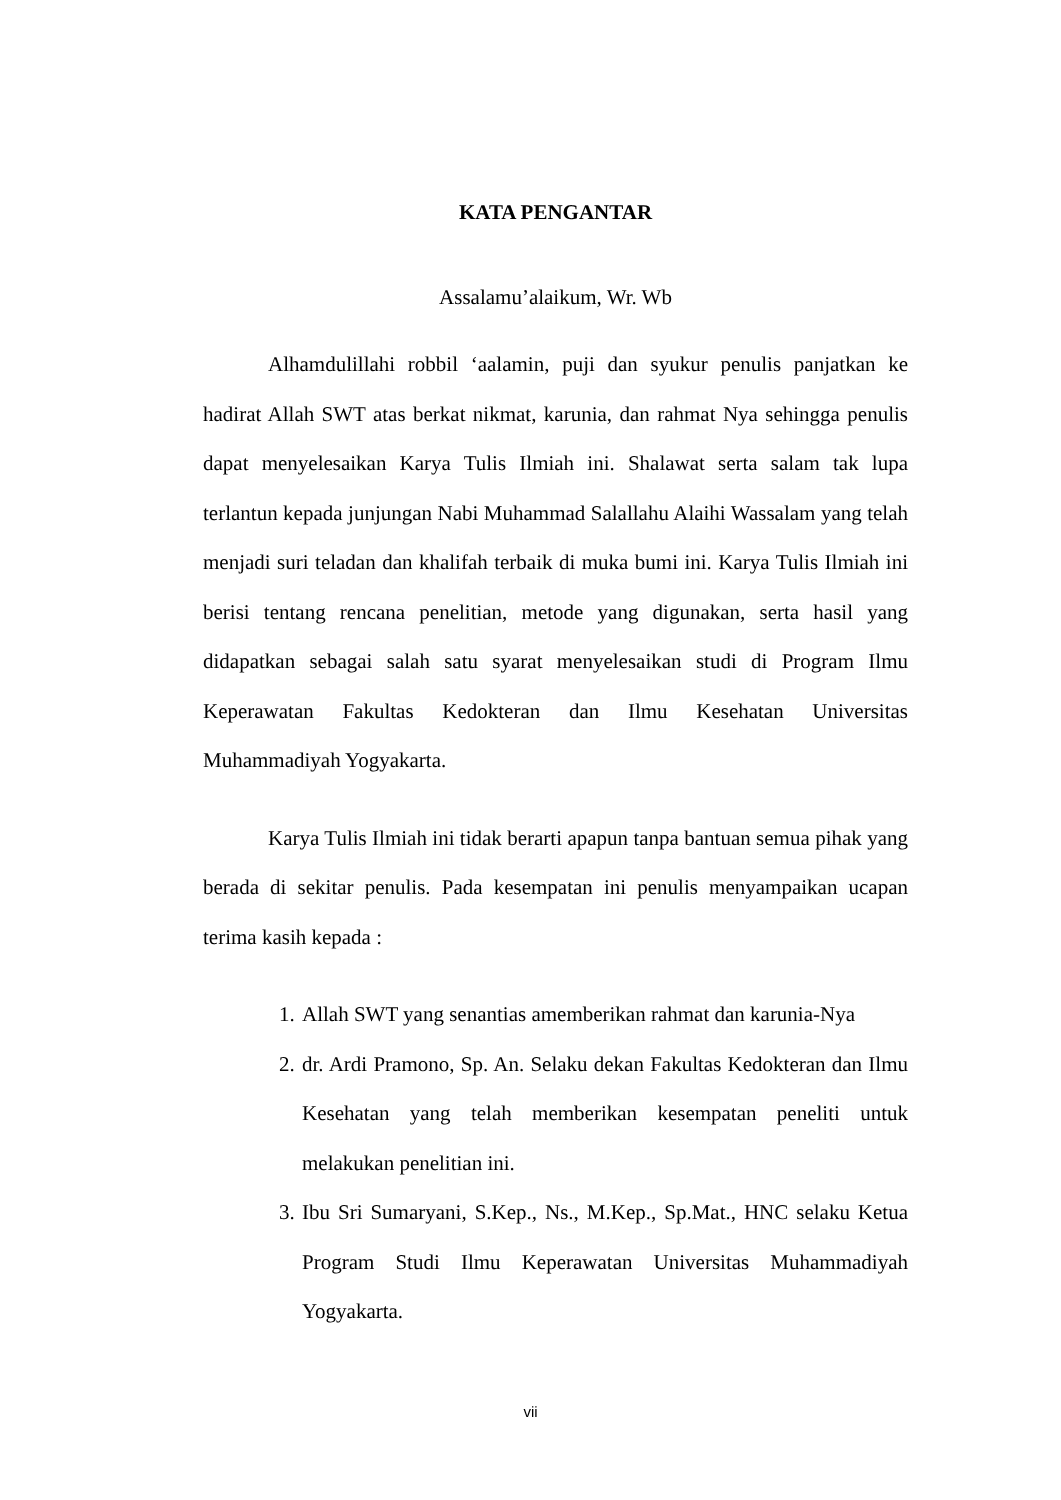KATA PENGANTAR
Assalamu’alaikum, Wr. Wb
Alhamdulillahi robbil ‘aalamin, puji dan syukur penulis panjatkan ke hadirat Allah SWT atas berkat nikmat, karunia, dan rahmat Nya sehingga penulis dapat menyelesaikan Karya Tulis Ilmiah ini. Shalawat serta salam tak lupa terlantun kepada junjungan Nabi Muhammad Salallahu Alaihi Wassalam yang telah menjadi suri teladan dan khalifah terbaik di muka bumi ini. Karya Tulis Ilmiah ini berisi tentang rencana penelitian, metode yang digunakan, serta hasil yang didapatkan sebagai salah satu syarat menyelesaikan studi di Program Ilmu Keperawatan Fakultas Kedokteran dan Ilmu Kesehatan Universitas Muhammadiyah Yogyakarta.
Karya Tulis Ilmiah ini tidak berarti apapun tanpa bantuan semua pihak yang berada di sekitar penulis. Pada kesempatan ini penulis menyampaikan ucapan terima kasih kepada :
1. Allah SWT yang senantias amemberikan rahmat dan karunia-Nya
2. dr. Ardi Pramono, Sp. An. Selaku dekan Fakultas Kedokteran dan Ilmu Kesehatan yang telah memberikan kesempatan peneliti untuk melakukan penelitian ini.
3. Ibu Sri Sumaryani, S.Kep., Ns., M.Kep., Sp.Mat., HNC selaku Ketua Program Studi Ilmu Keperawatan Universitas Muhammadiyah Yogyakarta.
vii